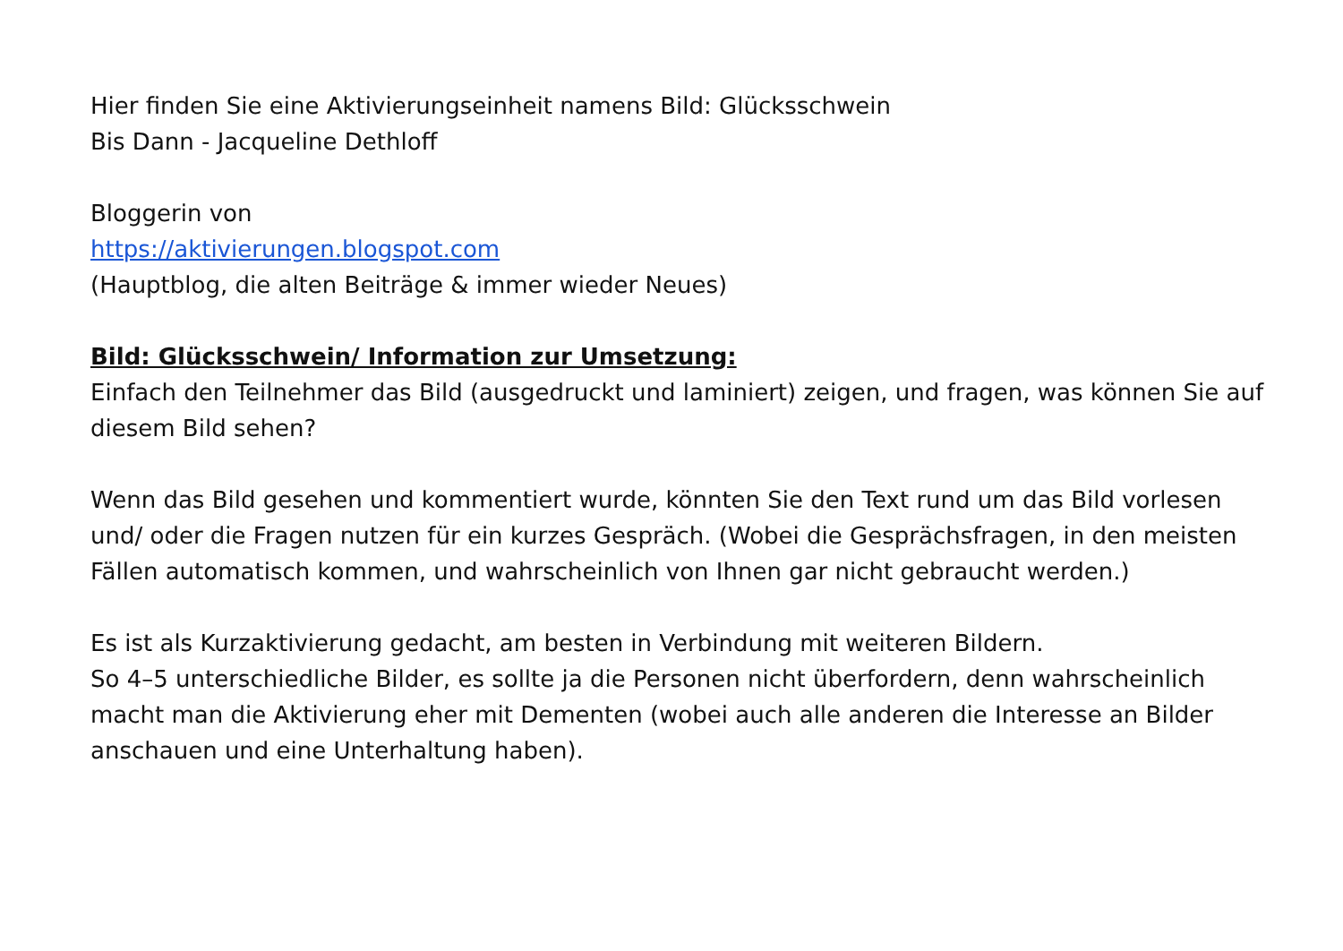Hier finden Sie eine Aktivierungseinheit namens Bild: Glücksschwein
Bis Dann - Jacqueline Dethloff
Bloggerin von
https://aktivierungen.blogspot.com
(Hauptblog, die alten Beiträge & immer wieder Neues)
Bild: Glücksschwein/ Information zur Umsetzung:
Einfach den Teilnehmer das Bild (ausgedruckt und laminiert) zeigen, und fragen, was können Sie auf diesem Bild sehen?
Wenn das Bild gesehen und kommentiert wurde, könnten Sie den Text rund um das Bild vorlesen und/ oder die Fragen nutzen für ein kurzes Gespräch. (Wobei die Gesprächsfragen, in den meisten Fällen automatisch kommen, und wahrscheinlich von Ihnen gar nicht gebraucht werden.)
Es ist als Kurzaktivierung gedacht, am besten in Verbindung mit weiteren Bildern.
So 4–5 unterschiedliche Bilder, es sollte ja die Personen nicht überfordern, denn wahrscheinlich macht man die Aktivierung eher mit Dementen (wobei auch alle anderen die Interesse an Bilder anschauen und eine Unterhaltung haben).